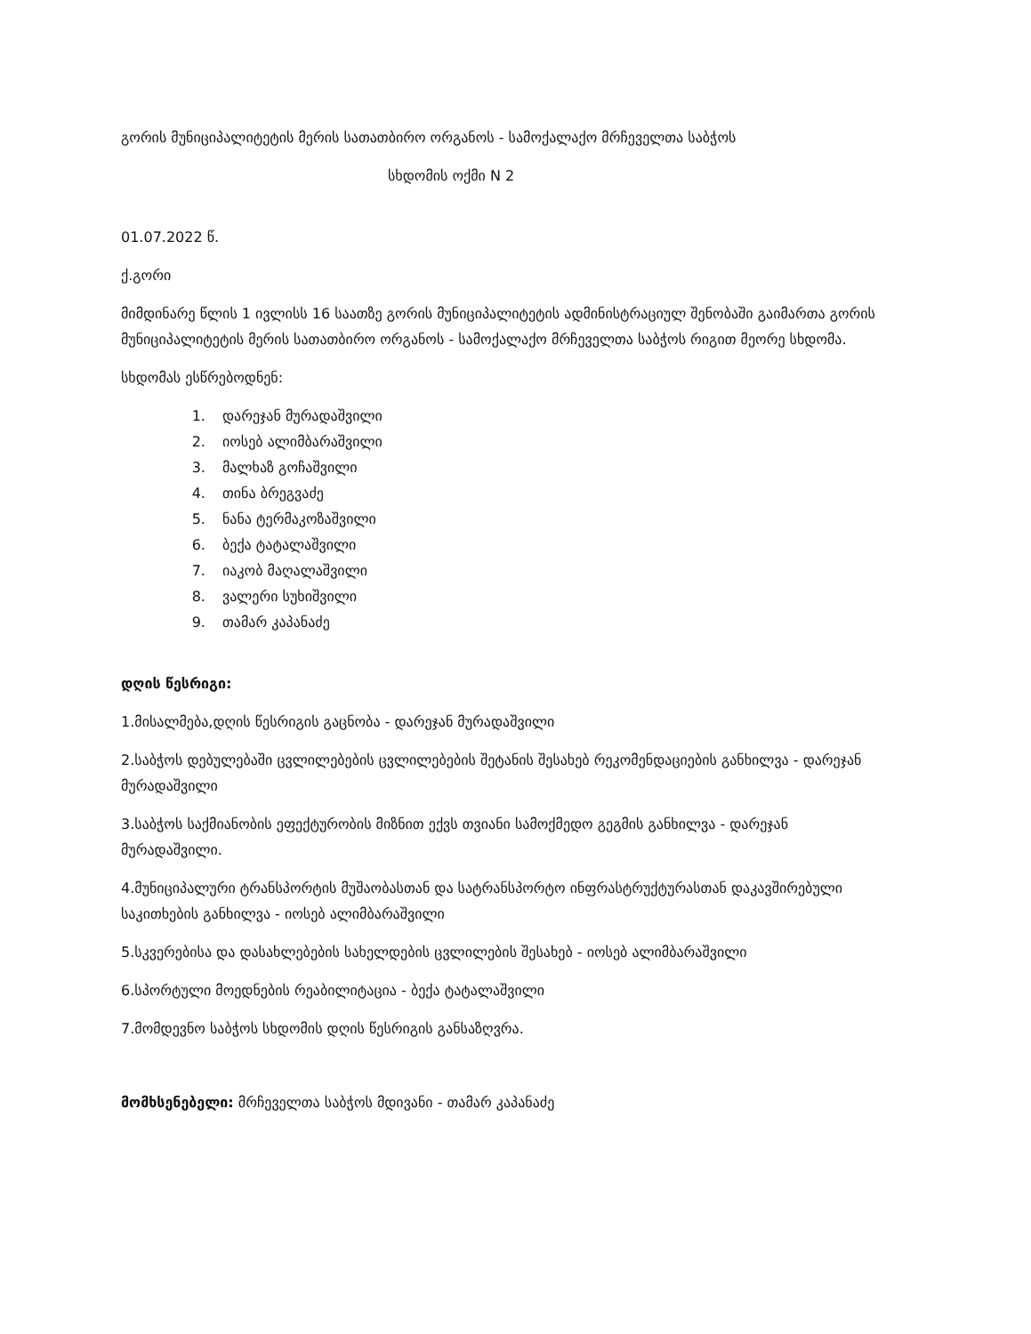გორის მუნიციპალიტეტის მერის სათათბირო ორგანოს - სამოქალაქო მრჩეველთა საბჭოს
სხდომის ოქმი N 2
01.07.2022 წ.
ქ.გორი
მიმდინარე წლის 1 ივლისს 16 საათზე გორის მუნიციპალიტეტის ადმინისტრაციულ შენობაში გაიმართა გორის მუნიციპალიტეტის მერის სათათბირო ორგანოს - სამოქალაქო მრჩეველთა საბჭოს რიგით მეორე სხდომა.
სხდომას ესწრებოდნენ:
1. დარეჯან მურადაშვილი
2. იოსებ ალიმბარაშვილი
3. მალხაზ გოჩაშვილი
4. თინა ბრეგვაძე
5. ნანა ტერმაკოზაშვილი
6. ბექა ტატალაშვილი
7. იაკობ მაღალაშვილი
8. ვალერი სუხიშვილი
9. თამარ კაპანაძე
დღის წესრიგი:
1.მისალმება,დღის წესრიგის გაცნობა - დარეჯან მურადაშვილი
2.საბჭოს დებულებაში ცვლილებების ცვლილებების შეტანის შესახებ რეკომენდაციების განხილვა - დარეჯან მურადაშვილი
3.საბჭოს საქმიანობის ეფექტურობის მიზნით ექვს თვიანი სამოქმედო გეგმის განხილვა - დარეჯან მურადაშვილი.
4.მუნიციპალური ტრანსპორტის მუშაობასთან და სატრანსპორტო ინფრასტრუქტურასთან დაკავშირებული საკითხების განხილვა - იოსებ ალიმბარაშვილი
5.სკვერებისა და დასახლებების სახელდების ცვლილების შესახებ - იოსებ ალიმბარაშვილი
6.სპორტული მოედნების რეაბილიტაცია - ბექა ტატალაშვილი
7.მომდევნო საბჭოს სხდომის დღის წესრიგის განსაზღვრა.
მომხსენებელი: მრჩეველთა საბჭოს მდივანი - თამარ კაპანაძე